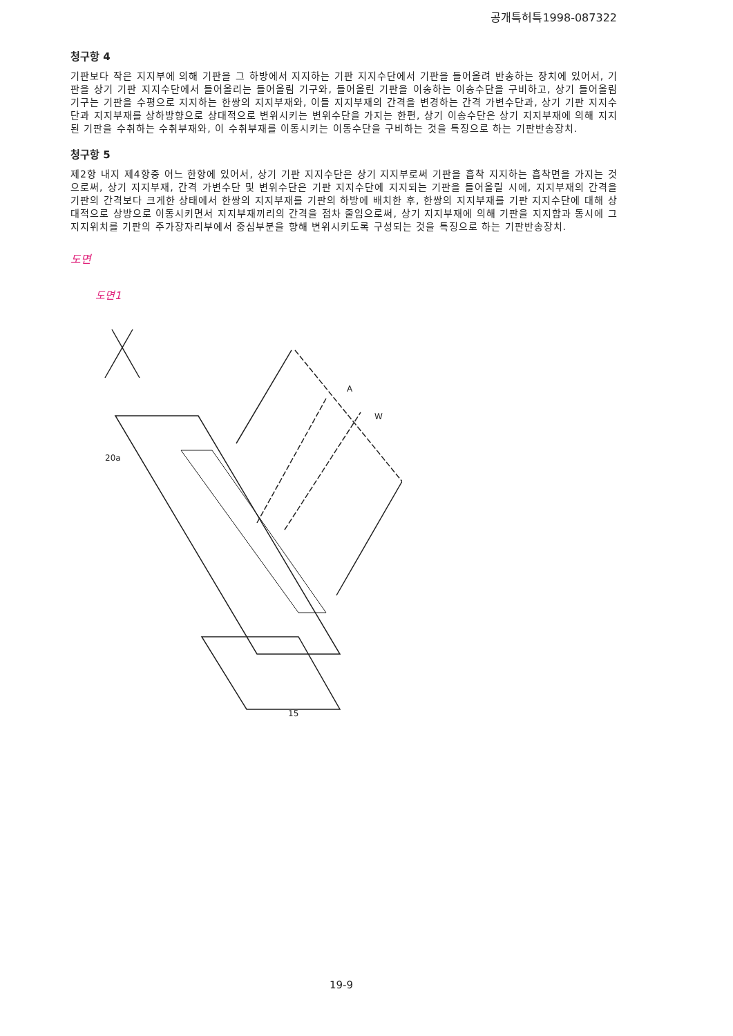공개특허특1998-087322
청구항 4
기판보다 작은 지지부에 의해 기판을 그 하방에서 지지하는 기판 지지수단에서 기판을 들어올려 반송하는 장치에 있어서, 기판을 상기 기판 지지수단에서 들어올리는 들어올림 기구와, 들어올린 기판을 이송하는 이송수단을 구비하고, 상기 들어올림 기구는 기판을 수평으로 지지하는 한쌍의 지지부재와, 이들 지지부재의 간격을 변경하는 간격 가변수단과, 상기 기판 지지수단과 지지부재를 상하방향으로 상대적으로 변위시키는 변위수단을 가지는 한편, 상기 이송수단은 상기 지지부재에 의해 지지된 기판을 수취하는 수취부재와, 이 수취부재를 이동시키는 이동수단을 구비하는 것을 특징으로 하는 기판반송장치.
청구항 5
제2항 내지 제4항중 어느 한항에 있어서, 상기 기판 지지수단은 상기 지지부로써 기판을 흡착 지지하는 흡착면을 가지는 것으로써, 상기 지지부재, 간격 가변수단 및 변위수단은 기판 지지수단에 지지되는 기판을 들어올릴 시에, 지지부재의 간격을 기판의 간격보다 크게한 상태에서 한쌍의 지지부재를 기판의 하방에 배치한 후, 한쌍의 지지부재를 기판 지지수단에 대해 상대적으로 상방으로 이동시키면서 지지부재끼리의 간격을 점차 줄임으로써, 상기 지지부재에 의해 기판을 지지함과 동시에 그 지지위치를 기판의 주가장자리부에서 중심부분을 향해 변위시키도록 구성되는 것을 특징으로 하는 기판반송장치.
도면
도면1
20a
15
A
W
19-9